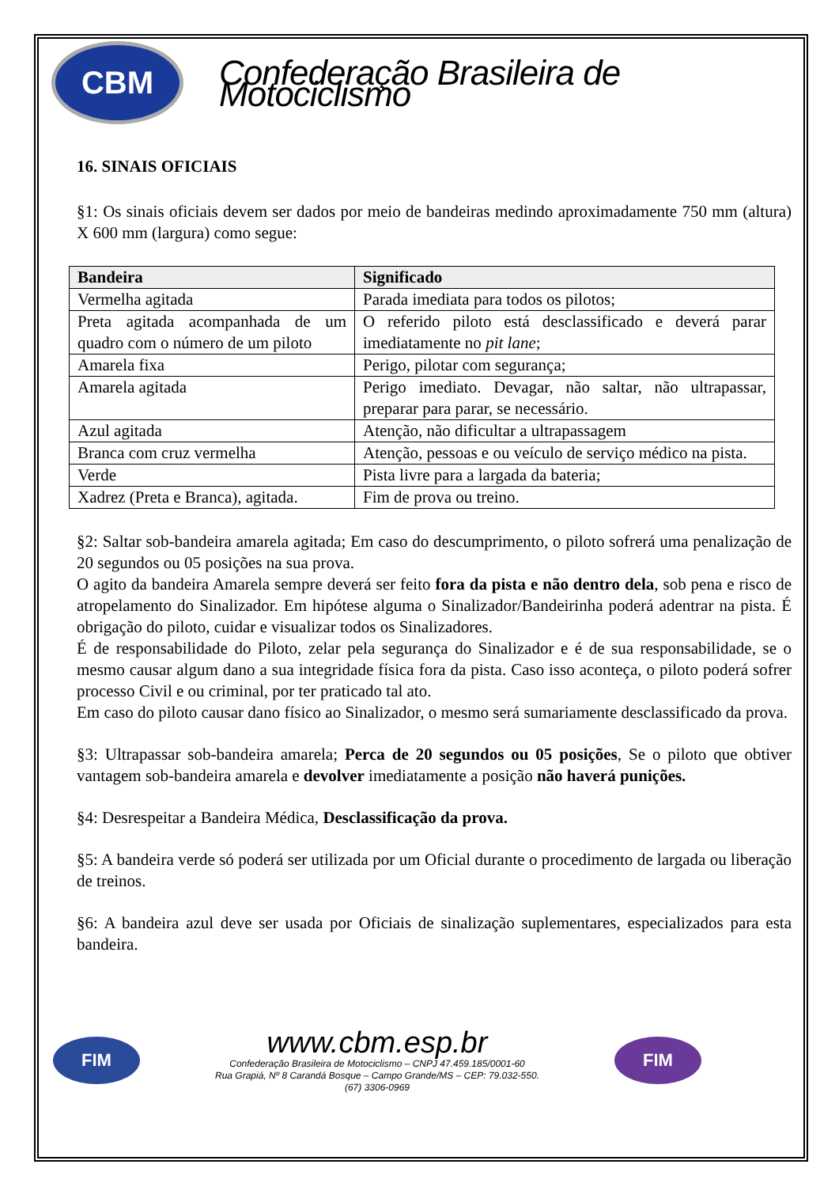CBM
Confederação Brasileira de Motociclismo
16. SINAIS OFICIAIS
§1: Os sinais oficiais devem ser dados por meio de bandeiras medindo aproximadamente 750 mm (altura) X 600 mm (largura) como segue:
| Bandeira | Significado |
| --- | --- |
| Vermelha agitada | Parada imediata para todos os pilotos; |
| Preta agitada acompanhada de um quadro com o número de um piloto | O referido piloto está desclassificado e deverá parar imediatamente no pit lane ; |
| Amarela fixa | Perigo, pilotar com segurança; |
| Amarela agitada | Perigo imediato. Devagar, não saltar, não ultrapassar, preparar para parar, se necessário. |
| Azul agitada | Atenção, não dificultar a ultrapassagem |
| Branca com cruz vermelha | Atenção, pessoas e ou veículo de serviço médico na pista. |
| Verde | Pista livre para a largada da bateria; |
| Xadrez (Preta e Branca), agitada. | Fim de prova ou treino. |
§2: Saltar sob-bandeira amarela agitada; Em caso do descumprimento, o piloto sofrerá uma penalização de 20 segundos ou 05 posições na sua prova.
O agito da bandeira Amarela sempre deverá ser feito fora da pista e não dentro dela, sob pena e risco de atropelamento do Sinalizador. Em hipótese alguma o Sinalizador/Bandeirinha poderá adentrar na pista. É obrigação do piloto, cuidar e visualizar todos os Sinalizadores.
É de responsabilidade do Piloto, zelar pela segurança do Sinalizador e é de sua responsabilidade, se o mesmo causar algum dano a sua integridade física fora da pista. Caso isso aconteça, o piloto poderá sofrer processo Civil e ou criminal, por ter praticado tal ato.
Em caso do piloto causar dano físico ao Sinalizador, o mesmo será sumariamente desclassificado da prova.
§3: Ultrapassar sob-bandeira amarela; Perca de 20 segundos ou 05 posições, Se o piloto que obtiver vantagem sob-bandeira amarela e devolver imediatamente a posição não haverá punições.
§4: Desrespeitar a Bandeira Médica, Desclassificação da prova.
§5: A bandeira verde só poderá ser utilizada por um Oficial durante o procedimento de largada ou liberação de treinos.
§6: A bandeira azul deve ser usada por Oficiais de sinalização suplementares, especializados para esta bandeira.
FIM
www.cbm.esp.br
Confederação Brasileira de Motociclismo – CNPJ 47.459.185/0001-60
Rua Grapiá, Nº 8 Carandá Bosque – Campo Grande/MS – CEP: 79.032-550.
(67) 3306-0969
FIM